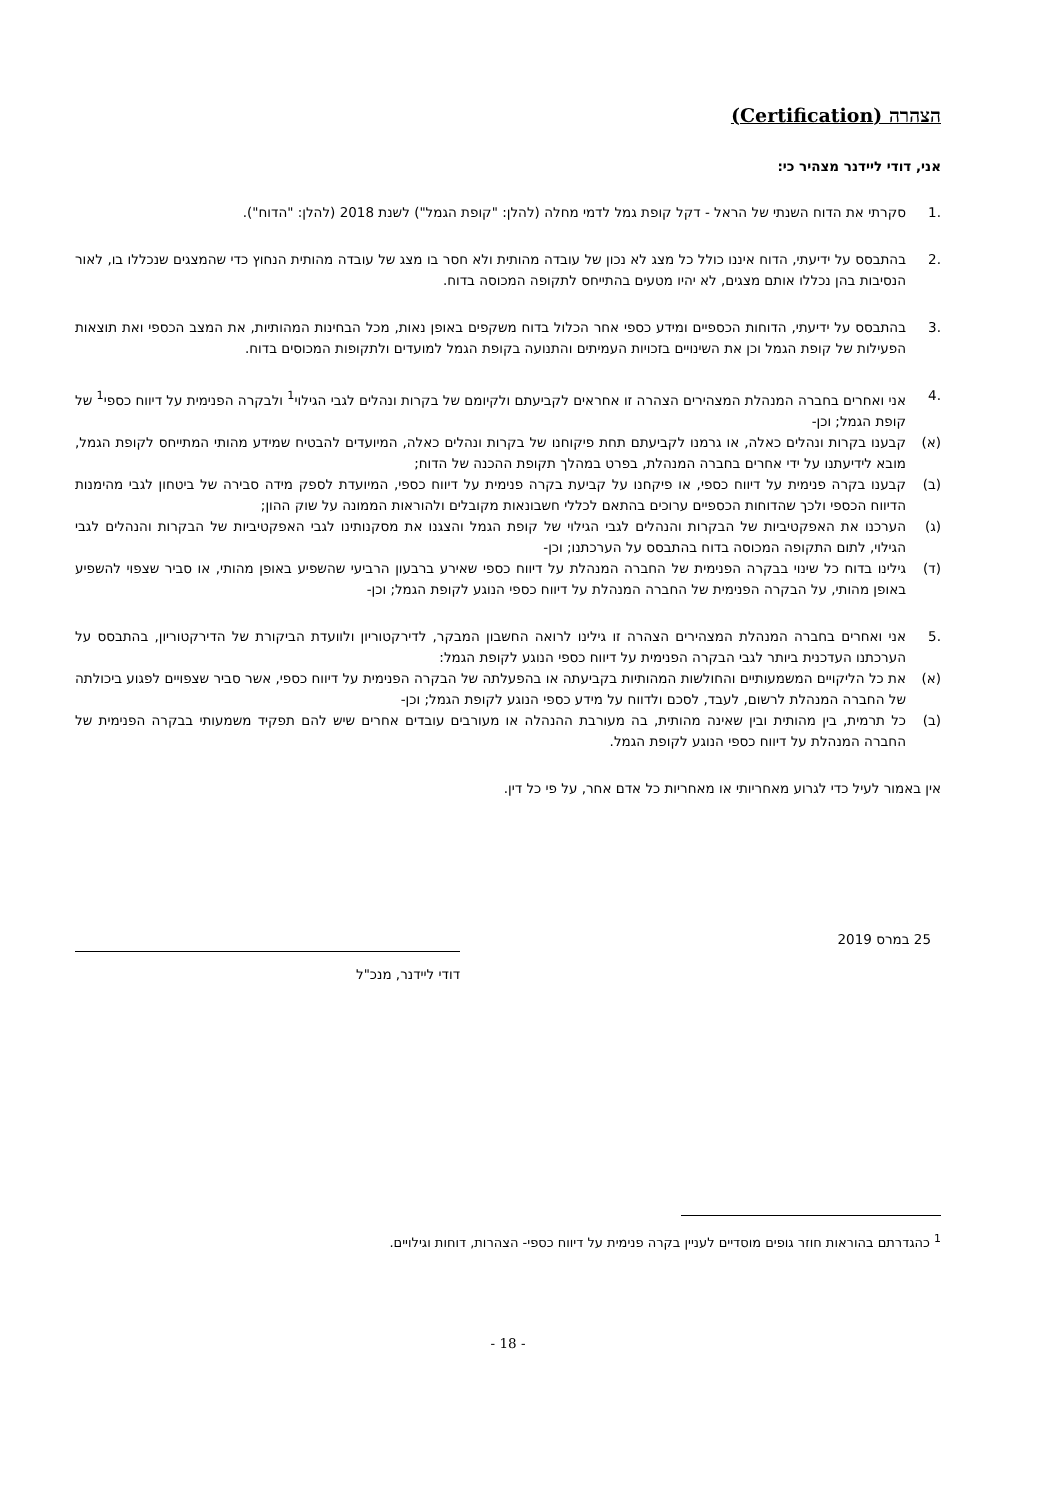הצהרה (Certification)
אני, דודי ליידנר מצהיר כי:
.1 סקרתי את הדוח השנתי של הראל - דקל קופת גמל לדמי מחלה (להלן: "קופת הגמל") לשנת 2018 (להלן: "הדוח").
.2 בהתבסס על ידיעתי, הדוח איננו כולל כל מצג לא נכון של עובדה מהותית ולא חסר בו מצג של עובדה מהותית הנחוץ כדי שהמצגים שנכללו בו, לאור הנסיבות בהן נכללו אותם מצגים, לא יהיו מטעים בהתייחס לתקופה המכוסה בדוח.
.3 בהתבסס על ידיעתי, הדוחות הכספיים ומידע כספי אחר הכלול בדוח משקפים באופן נאות, מכל הבחינות המהותיות, את המצב הכספי ואת תוצאות הפעילות של קופת הגמל וכן את השינויים בזכויות העמיתים והתנועה בקופת הגמל למועדים ולתקופות המכוסים בדוח.
.4 אני ואחרים בחברה המנהלת המצהירים הצהרה זו אחראים לקביעתם ולקיומם של בקרות ונהלים לגבי הגילוי<sup>1</sup> ולבקרה הפנימית על דיווח כספי<sup>1</sup> של קופת הגמל; וכן-
(א) קבענו בקרות ונהלים כאלה, או גרמנו לקביעתם תחת פיקוחנו של בקרות ונהלים כאלה, המיועדים להבטיח שמידע מהותי המתייחס לקופת הגמל, מובא לידיעתנו על ידי אחרים בחברה המנהלת, בפרט במהלך תקופת ההכנה של הדוח;
(ב) קבענו בקרה פנימית על דיווח כספי, או פיקחנו על קביעת בקרה פנימית על דיווח כספי, המיועדת לספק מידה סבירה של ביטחון לגבי מהימנות הדיווח הכספי ולכך שהדוחות הכספיים ערוכים בהתאם לכללי חשבונאות מקובלים ולהוראות הממונה על שוק ההון;
(ג) הערכנו את האפקטיביות של הבקרות והנהלים לגבי הגילוי של קופת הגמל והצגנו את מסקנותינו לגבי האפקטיביות של הבקרות והנהלים לגבי הגילוי, לתום התקופה המכוסה בדוח בהתבסס על הערכתנו; וכן-
(ד) גילינו בדוח כל שינוי בבקרה הפנימית של החברה המנהלת על דיווח כספי שאירע ברבעון הרביעי שהשפיע באופן מהותי, או סביר שצפוי להשפיע באופן מהותי, על הבקרה הפנימית של החברה המנהלת על דיווח כספי הנוגע לקופת הגמל; וכן-
.5 אני ואחרים בחברה המנהלת המצהירים הצהרה זו גילינו לרואה החשבון המבקר, לדירקטוריון ולוועדת הביקורת של הדירקטוריון, בהתבסס על הערכתנו העדכנית ביותר לגבי הבקרה הפנימית על דיווח כספי הנוגע לקופת הגמל:
(א) את כל הליקויים המשמעותיים והחולשות המהותיות בקביעתה או בהפעלתה של הבקרה הפנימית על דיווח כספי, אשר סביר שצפויים לפגוע ביכולתה של החברה המנהלת לרשום, לעבד, לסכם ולדווח על מידע כספי הנוגע לקופת הגמל; וכן-
(ב) כל תרמית, בין מהותית ובין שאינה מהותית, בה מעורבת ההנהלה או מעורבים עובדים אחרים שיש להם תפקיד משמעותי בבקרה הפנימית של החברה המנהלת על דיווח כספי הנוגע לקופת הגמל.
אין באמור לעיל כדי לגרוע מאחריותי או מאחריות כל אדם אחר, על פי כל דין.
25 במרס 2019
דודי ליידנר, מנכ"ל
<sup>1</sup> כהגדרתם בהוראות חוזר גופים מוסדיים לעניין בקרה פנימית על דיווח כספי- הצהרות, דוחות וגילויים.
- 18 -